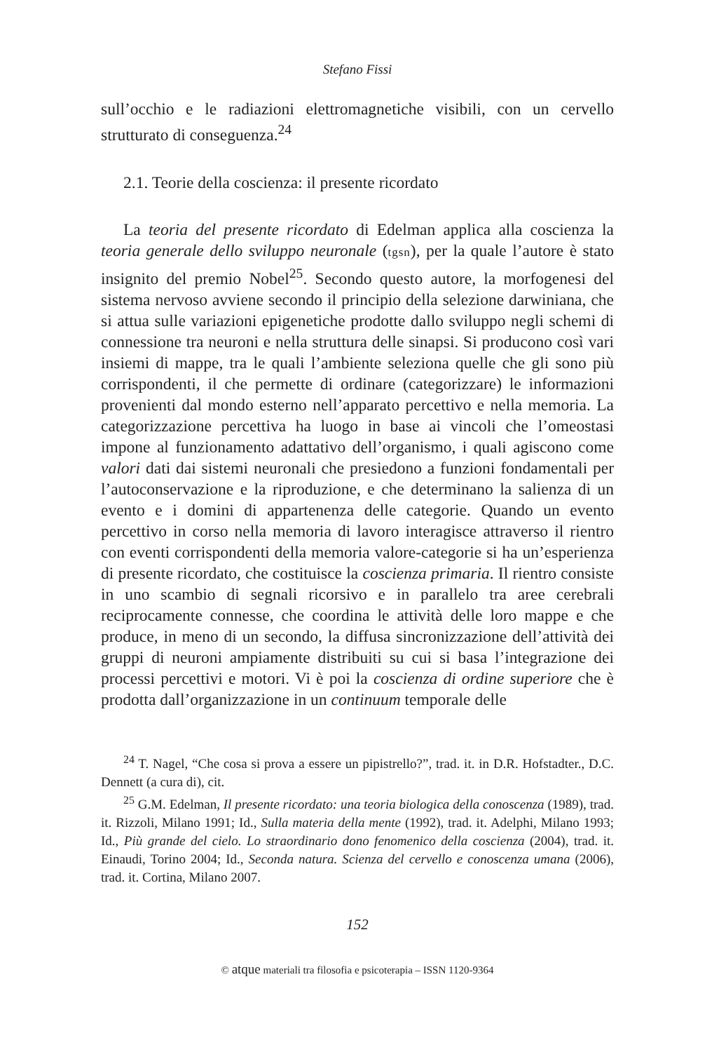Stefano Fissi
sull’occhio e le radiazioni elettromagnetiche visibili, con un cervello strutturato di conseguenza.<sup>24</sup>
2.1. Teorie della coscienza: il presente ricordato
La teoria del presente ricordato di Edelman applica alla coscienza la teoria generale dello sviluppo neuronale (tgsn), per la quale l’autore è stato insignito del premio Nobel<sup>25</sup>. Secondo questo autore, la morfogenesi del sistema nervoso avviene secondo il principio della selezione darwiniana, che si attua sulle variazioni epigenetiche prodotte dallo sviluppo negli schemi di connessione tra neuroni e nella struttura delle sinapsi. Si producono così vari insiemi di mappe, tra le quali l’ambiente seleziona quelle che gli sono più corrispondenti, il che permette di ordinare (categorizzare) le informazioni provenienti dal mondo esterno nell’apparato percettivo e nella memoria. La categorizzazione percettiva ha luogo in base ai vincoli che l’omeostasi impone al funzionamento adattativo dell’organismo, i quali agiscono come valori dati dai sistemi neuronali che presiedono a funzioni fondamentali per l’autoconservazione e la riproduzione, e che determinano la salienza di un evento e i domini di appartenenza delle categorie. Quando un evento percettivo in corso nella memoria di lavoro interagisce attraverso il rientro con eventi corrispondenti della memoria valore-categorie si ha un’esperienza di presente ricordato, che costituisce la coscienza primaria. Il rientro consiste in uno scambio di segnali ricorsivo e in parallelo tra aree cerebrali reciprocamente connesse, che coordina le attività delle loro mappe e che produce, in meno di un secondo, la diffusa sincronizzazione dell’attività dei gruppi di neuroni ampiamente distribuiti su cui si basa l’integrazione dei processi percettivi e motori. Vi è poi la coscienza di ordine superiore che è prodotta dall’organizzazione in un continuum temporale delle
<sup>24</sup> T. Nagel, “Che cosa si prova a essere un pipistrello?”, trad. it. in D.R. Hofstadter., D.C. Dennett (a cura di), cit.
<sup>25</sup> G.M. Edelman, Il presente ricordato: una teoria biologica della conoscenza (1989), trad. it. Rizzoli, Milano 1991; Id., Sulla materia della mente (1992), trad. it. Adelphi, Milano 1993; Id., Più grande del cielo. Lo straordinario dono fenomenico della coscienza (2004), trad. it. Einaudi, Torino 2004; Id., Seconda natura. Scienza del cervello e conoscenza umana (2006), trad. it. Cortina, Milano 2007.
152
© atque materiali tra filosofia e psicoterapia – ISSN 1120-9364